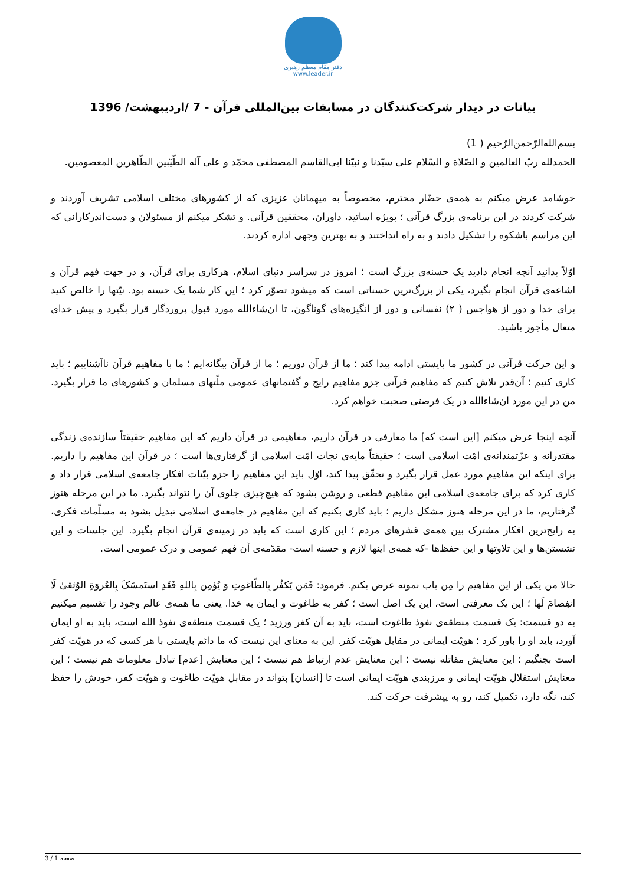دفتر مقام معظم رهبری
www.leader.ir
بیانات در دیدار شرکت‌کنندگان در مسابقات بین‌المللی قرآن - 7 /اردیبهشت/ 1396
بسم‌الله‌الرّحمن‌الرّحیم ( 1)
الحمدلله ربّ العالمین و الصّلاة و السّلام علی سیّدنا و نبیّنا ابی‌القاسم المصطفی محمّد و علی آله الطّیّبین الطّاهرین المعصومین.
خوشامد عرض میکنم به همه‌ی حضّار محترم، مخصوصاً به میهمانان عزیزی که از کشورهای مختلف اسلامی تشریف آوردند و شرکت کردند در این برنامه‌ی بزرگ قرآنی ؛ بویژه اساتید، داوران، محققین قرآنی. و تشکر میکنم از مسئولان و دست‌اندرکارانی که این مراسم باشکوه را تشکیل دادند و به راه انداختند و به بهترین وجهی اداره کردند.
اوّلاً بدانید آنچه انجام دادید یک حسنه‌ی بزرگ است ؛ امروز در سراسر دنیای اسلام، هرکاری برای قرآن، و در جهت فهم قرآن و اشاعه‌ی قرآن انجام بگیرد، یکی از بزرگ‌ترین حسناتی است که میشود تصوّر کرد ؛ این کار شما یک حسنه بود. نیّتها را خالص کنید برای خدا و دور از هواجس ( ۲) نفسانی و دور از انگیزه‌های گوناگون، تا ان‌شاءالله مورد قبول پروردگار قرار بگیرد و پیش خدای متعال مأجور باشید.
و این حرکت قرآنی در کشور ما بایستی ادامه پیدا کند ؛ ما از قرآن دوریم ؛ ما از قرآن بیگانه‌ایم ؛ ما با مفاهیم قرآن ناآشناییم ؛ باید کاری کنیم ؛ آن‌قدر تلاش کنیم که مفاهیم قرآنی جزو مفاهیم رایج و گفتمانهای عمومی ملّتهای مسلمان و کشورهای ما قرار بگیرد. من در این مورد ان‌شاءالله در یک فرصتی صحبت خواهم کرد.
آنچه اینجا عرض میکنم [این است که] ما معارفی در قرآن داریم، مفاهیمی در قرآن داریم که این مفاهیم حقیقتاً سازنده‌ی زندگی مقتدرانه و عزّتمندانه‌ی امّت اسلامی است ؛ حقیقتاً مایه‌ی نجات امّت اسلامی از گرفتاری‌ها است ؛ در قرآن این مفاهیم را داریم. برای اینکه این مفاهیم مورد عمل قرار بگیرد و تحقّق پیدا کند، اوّل باید این مفاهیم را جزو بیّنات افکار جامعه‌ی اسلامی قرار داد و کاری کرد که برای جامعه‌ی اسلامی این مفاهیم قطعی و روشن بشود که هیچ‌چیزی جلوی آن را نتواند بگیرد. ما در این مرحله هنوز گرفتاریم، ما در این مرحله هنوز مشکل داریم ؛ باید کاری بکنیم که این مفاهیم در جامعه‌ی اسلامی تبدیل بشود به مسلّمات فکری، به رایج‌ترین افکار مشترک بین همه‌ی قشرهای مردم ؛ این کاری است که باید در زمینه‌ی قرآن انجام بگیرد. این جلسات و این نشستن‌ها و این تلاوتها و این حفظ‌ها -که همه‌ی اینها لازم و حسنه است- مقدّمه‌ی آن فهم عمومی و درک عمومی است.
حالا من یکی از این مفاهیم را مِن باب نمونه عرض بکنم. فرمود: فَمَن یَکفُر بِالطّاغوتِ وَ یُؤمِن بِاللهِ فَقَدِ استَمسَکَ بِالعُروَةِ الوُثقیٰ لَا انفِصامَ لَها ؛ این یک معرفتی است، این یک اصل است ؛ کفر به طاغوت و ایمان به خدا. یعنی ما همه‌ی عالم وجود را تقسیم میکنیم به دو قسمت: یک قسمت منطقه‌ی نفوذ طاغوت است، باید به آن کفر ورزید ؛ یک قسمت منطقه‌ی نفوذ الله است، باید به او ایمان آورد، باید او را باور کرد ؛ هویّت ایمانی در مقابل هویّت کفر. این به معنای این نیست که ما دائم بایستی با هر کسی که در هویّت کفر است بجنگیم ؛ این معنایش مقاتله نیست ؛ این معنایش عدم ارتباط هم نیست ؛ این معنایش [عدم] تبادل معلومات هم نیست ؛ این معنایش استقلال هویّت ایمانی و مرزبندی هویّت ایمانی است تا [انسان] بتواند در مقابل هویّت طاغوت و هویّت کفر، خودش را حفظ کند، نگه دارد، تکمیل کند، رو به پیشرفت حرکت کند.
صفحه 1 / 3